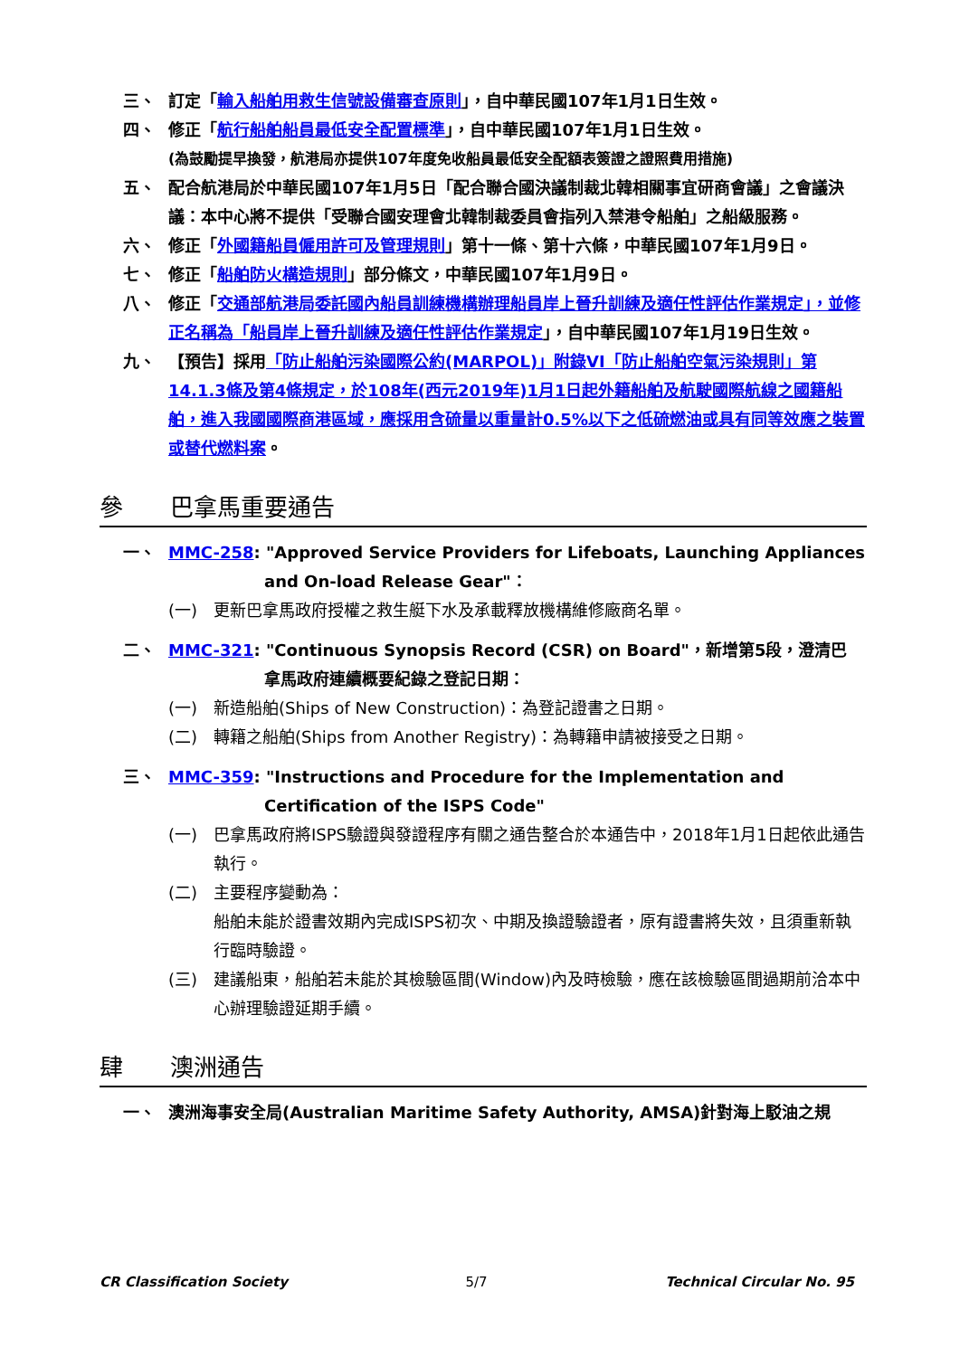三、 訂定「輸入船舶用救生信號設備審查原則」，自中華民國107年1月1日生效。
四、 修正「航行船舶船員最低安全配置標準」，自中華民國107年1月1日生效。
(為鼓勵提早換發，航港局亦提供107年度免收船員最低安全配額表簽證之證照費用措施)
五、 配合航港局於中華民國107年1月5日「配合聯合國決議制裁北韓相關事宜研商會議」之會議決議：本中心將不提供「受聯合國安理會北韓制裁委員會指列入禁港令船舶」之船級服務。
六、 修正「外國籍船員僱用許可及管理規則」第十一條、第十六條，中華民國107年1月9日。
七、 修正「船舶防火構造規則」部分條文，中華民國107年1月9日。
八、 修正「交通部航港局委託國內船員訓練機構辦理船員岸上晉升訓練及適任性評估作業規定」，並修正名稱為「船員岸上晉升訓練及適任性評估作業規定」，自中華民國107年1月19日生效。
九、 【預告】採用「防止船舶污染國際公約(MARPOL)」附錄VI「防止船舶空氣污染規則」第14.1.3條及第4條規定，於108年(西元2019年)1月1日起外籍船舶及航駛國際航線之國籍船舶，進入我國國際商港區域，應採用含硫量以重量計0.5%以下之低硫燃油或具有同等效應之裝置或替代燃料案。
參 巴拿馬重要通告
一、 MMC-258: "Approved Service Providers for Lifeboats, Launching Appliances
and On-load Release Gear"：
(一) 更新巴拿馬政府授權之救生艇下水及承載釋放機構維修廠商名單。
二、 MMC-321: "Continuous Synopsis Record (CSR) on Board"，新增第5段，澄清巴
拿馬政府連續概要紀錄之登記日期：
(一) 新造船舶(Ships of New Construction)：為登記證書之日期。
(二) 轉籍之船舶(Ships from Another Registry)：為轉籍申請被接受之日期。
三、 MMC-359: "Instructions and Procedure for the Implementation and
Certification of the ISPS Code"
(一) 巴拿馬政府將ISPS驗證與發證程序有關之通告整合於本通告中，2018年1月1日起依此通告執行。
(二) 主要程序變動為：
船舶未能於證書效期內完成ISPS初次、中期及換證驗證者，原有證書將失效，且須重新執行臨時驗證。
(三) 建議船東，船舶若未能於其檢驗區間(Window)內及時檢驗，應在該檢驗區間過期前洽本中心辦理驗證延期手續。
肆 澳洲通告
一、 澳洲海事安全局(Australian Maritime Safety Authority, AMSA)針對海上駁油之規
CR Classification Society 5/7 Technical Circular No. 95